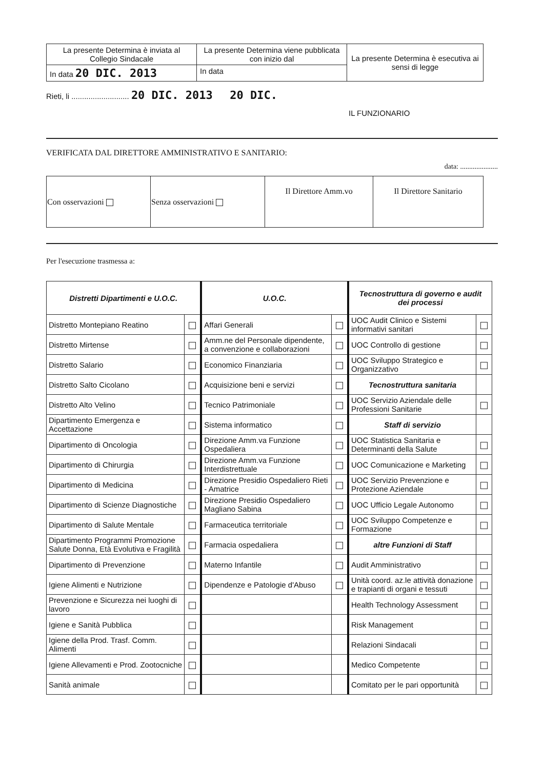| La presente Determina è inviata al Collegio Sindacale | La presente Determina viene pubblicata con inizio dal | La presente Determina è esecutiva ai sensi di legge |
| In data 20 DIC. 2013 | In data | |
Rieti, li ........................... 20 DIC. 2013 20 DIC.
IL FUNZIONARIO
VERIFICATA DAL DIRETTORE AMMINISTRATIVO E SANITARIO:
data: .....................
| Con osservazioni | Senza osservazioni | Il Direttore Amm.vo | Il Direttore Sanitario |
Per l'esecuzione trasmessa a:
| Distretti Dipartimenti e U.O.C. | | U.O.C. | | Tecnostruttura di governo e audit dei processi | |
| --- | --- | --- | --- | --- | --- |
| Distretto Montepiano Reatino | | Affari Generali | | UOC Audit Clinico e Sistemi informativi sanitari | |
| Distretto Mirtense | | Amm.ne del Personale dipendente, a convenzione e collaborazioni | | UOC Controllo di gestione | |
| Distretto Salario | | Economico Finanziaria | | UOC Sviluppo Strategico e Organizzativo | |
| Distretto Salto Cicolano | | Acquisizione beni e servizi | | Tecnostruttura sanitaria | |
| Distretto Alto Velino | | Tecnico Patrimoniale | | UOC Servizio Aziendale delle Professioni Sanitarie | |
| Dipartimento Emergenza e Accettazione | | Sistema informatico | | Staff di servizio | |
| Dipartimento di Oncologia | | Direzione Amm.va Funzione Ospedaliera | | UOC Statistica Sanitaria e Determinanti della Salute | |
| Dipartimento di Chirurgia | | Direzione Amm.va Funzione Interdistrettuale | | UOC Comunicazione e Marketing | |
| Dipartimento di Medicina | | Direzione Presidio Ospedaliero Rieti - Amatrice | | UOC Servizio Prevenzione e Protezione Aziendale | |
| Dipartimento di Scienze Diagnostiche | | Direzione Presidio Ospedaliero Magliano Sabina | | UOC Ufficio Legale Autonomo | |
| Dipartimento di Salute Mentale | | Farmaceutica territoriale | | UOC Sviluppo Competenze e Formazione | |
| Dipartimento Programmi Promozione Salute Donna, Età Evolutiva e Fragilità | | Farmacia ospedaliera | | altre Funzioni di Staff | |
| Dipartimento di Prevenzione | | Materno Infantile | | Audit Amministrativo | |
| Igiene Alimenti e Nutrizione | | Dipendenze e Patologie d'Abuso | | Unità coord. az.le attività donazione e trapianti di organi e tessuti | |
| Prevenzione e Sicurezza nei luoghi di lavoro | | | | Health Technology Assessment | |
| Igiene e Sanità Pubblica | | | | Risk Management | |
| Igiene della Prod. Trasf. Comm. Alimenti | | | | Relazioni Sindacali | |
| Igiene Allevamenti e Prod. Zootocniche | | | | Medico Competente | |
| Sanità animale | | | | Comitato per le pari opportunità | |